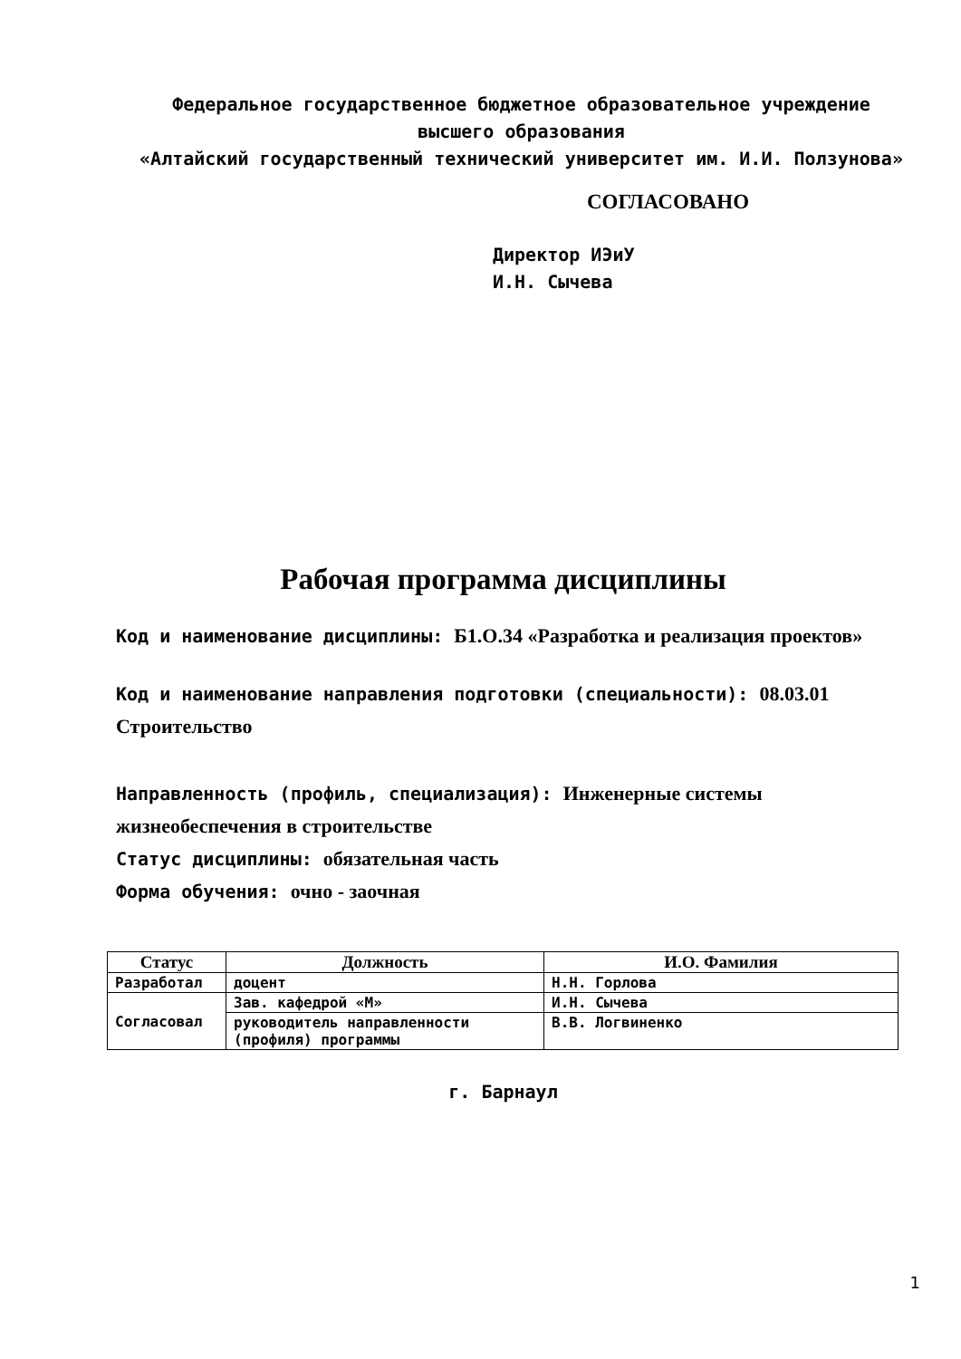Федеральное государственное бюджетное образовательное учреждение
высшего образования
«Алтайский государственный технический университет им. И.И. Ползунова»
СОГЛАСОВАНО
Директор ИЭиУ
И.Н. Сычева
Рабочая программа дисциплины
Код и наименование дисциплины: Б1.О.34 «Разработка и реализация проектов»
Код и наименование направления подготовки (специальности): 08.03.01 Строительство
Направленность (профиль, специализация): Инженерные системы жизнеобеспечения в строительстве
Статус дисциплины: обязательная часть
Форма обучения: очно - заочная
| Статус | Должность | И.О. Фамилия |
| --- | --- | --- |
| Разработал | доцент | Н.Н. Горлова |
| Согласовал | Зав. кафедрой «М» | И.Н. Сычева |
| | руководитель направленности (профиля) программы | В.В. Логвиненко |
г. Барнаул
1